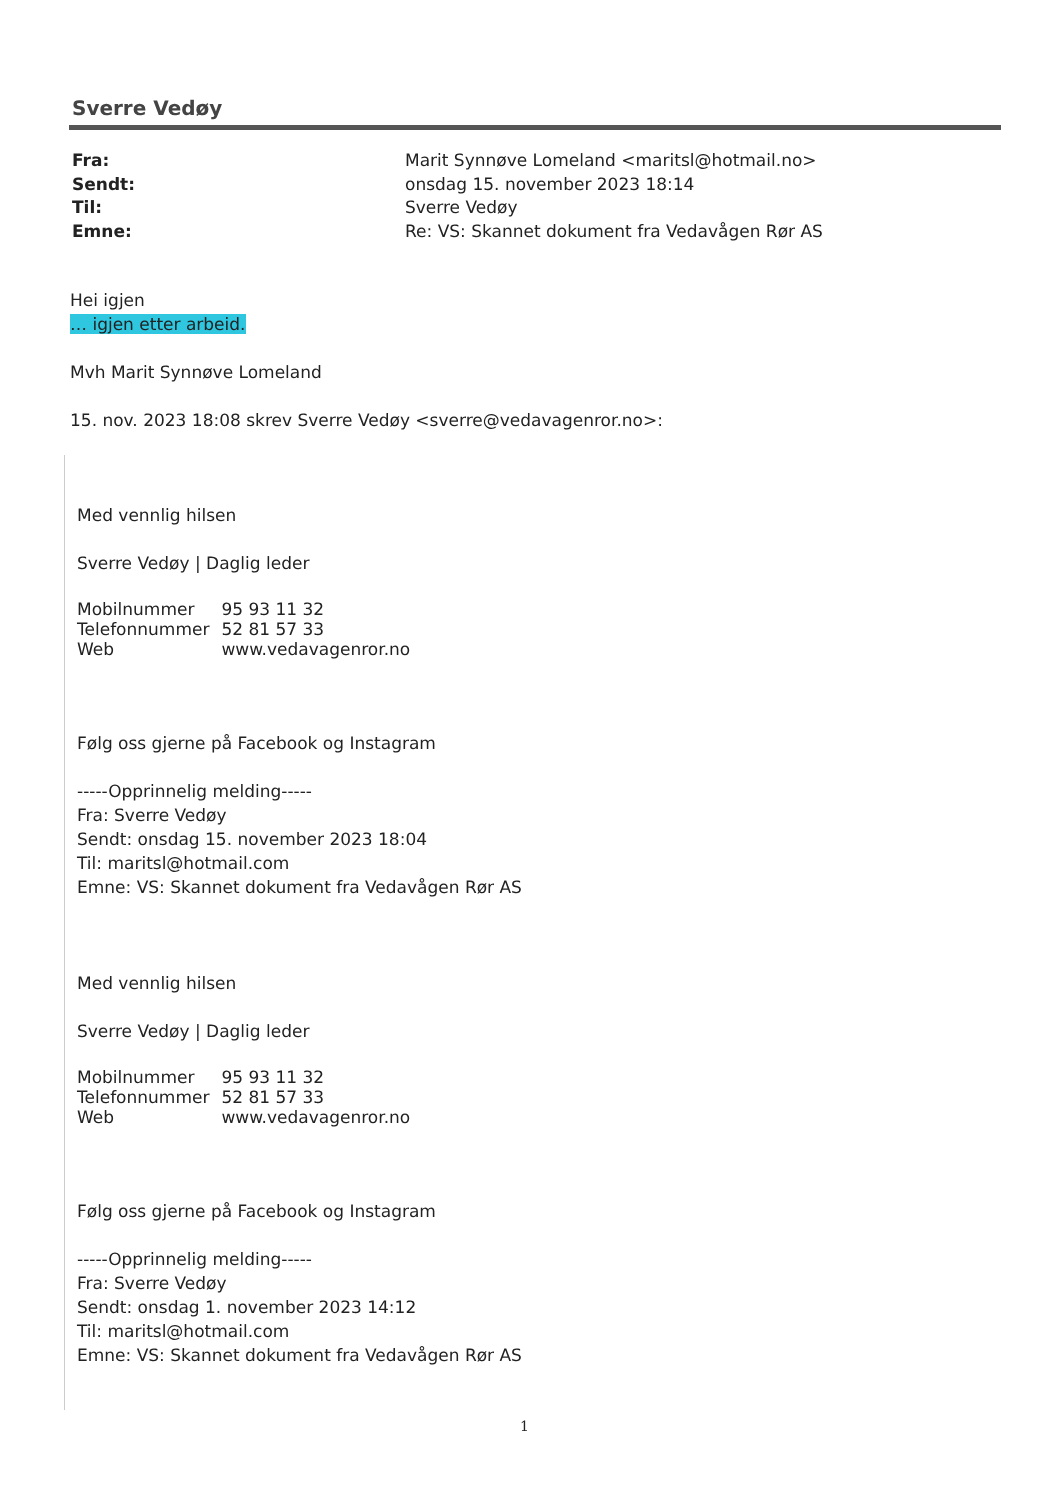Sverre Vedøy
Fra: Marit Synnøve Lomeland <maritsl@hotmail.no>
Sendt: onsdag 15. november 2023 18:14
Til: Sverre Vedøy
Emne: Re: VS: Skannet dokument fra Vedavågen Rør AS
Hei igjen
… igjen etter arbeid.
Mvh Marit Synnøve Lomeland
15. nov. 2023 18:08 skrev Sverre Vedøy <sverre@vedavagenror.no>:
Med vennlig hilsen
Sverre Vedøy | Daglig leder
| Mobilnummer | 95 93 11 32 |
| Telefonnummer | 52 81 57 33 |
| Web | www.vedavagenror.no |
Følg oss gjerne på Facebook og Instagram
-----Opprinnelig melding-----
Fra: Sverre Vedøy
Sendt: onsdag 15. november 2023 18:04
Til: maritsl@hotmail.com
Emne: VS: Skannet dokument fra Vedavågen Rør AS
Med vennlig hilsen
Sverre Vedøy | Daglig leder
| Mobilnummer | 95 93 11 32 |
| Telefonnummer | 52 81 57 33 |
| Web | www.vedavagenror.no |
Følg oss gjerne på Facebook og Instagram
-----Opprinnelig melding-----
Fra: Sverre Vedøy
Sendt: onsdag 1. november 2023 14:12
Til: maritsl@hotmail.com
Emne: VS: Skannet dokument fra Vedavågen Rør AS
1